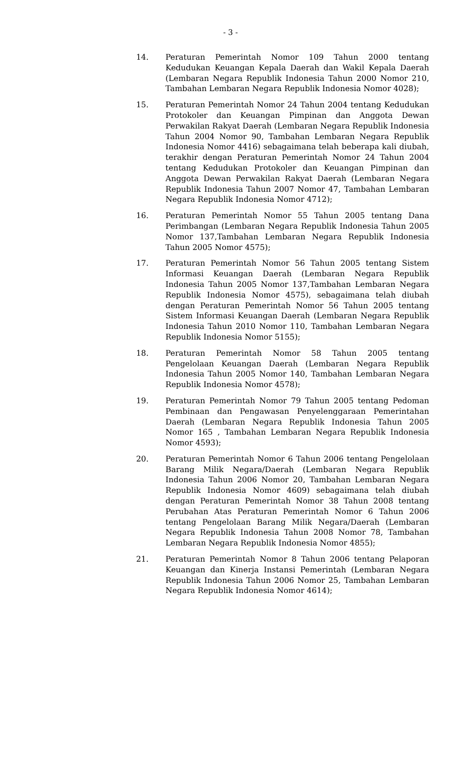- 3 -
14. Peraturan Pemerintah Nomor 109 Tahun 2000 tentang Kedudukan Keuangan Kepala Daerah dan Wakil Kepala Daerah (Lembaran Negara Republik Indonesia Tahun 2000 Nomor 210, Tambahan Lembaran Negara Republik Indonesia Nomor 4028);
15. Peraturan Pemerintah Nomor 24 Tahun 2004 tentang Kedudukan Protokoler dan Keuangan Pimpinan dan Anggota Dewan Perwakilan Rakyat Daerah (Lembaran Negara Republik Indonesia Tahun 2004 Nomor 90, Tambahan Lembaran Negara Republik Indonesia Nomor 4416) sebagaimana telah beberapa kali diubah, terakhir dengan Peraturan Pemerintah Nomor 24 Tahun 2004 tentang Kedudukan Protokoler dan Keuangan Pimpinan dan Anggota Dewan Perwakilan Rakyat Daerah (Lembaran Negara Republik Indonesia Tahun 2007 Nomor 47, Tambahan Lembaran Negara Republik Indonesia Nomor 4712);
16. Peraturan Pemerintah Nomor 55 Tahun 2005 tentang Dana Perimbangan (Lembaran Negara Republik Indonesia Tahun 2005 Nomor 137,Tambahan Lembaran Negara Republik Indonesia Tahun 2005 Nomor 4575);
17. Peraturan Pemerintah Nomor 56 Tahun 2005 tentang Sistem Informasi Keuangan Daerah (Lembaran Negara Republik Indonesia Tahun 2005 Nomor 137,Tambahan Lembaran Negara Republik Indonesia Nomor 4575), sebagaimana telah diubah dengan Peraturan Pemerintah Nomor 56 Tahun 2005 tentang Sistem Informasi Keuangan Daerah (Lembaran Negara Republik Indonesia Tahun 2010 Nomor 110, Tambahan Lembaran Negara Republik Indonesia Nomor 5155);
18. Peraturan Pemerintah Nomor 58 Tahun 2005 tentang Pengelolaan Keuangan Daerah (Lembaran Negara Republik Indonesia Tahun 2005 Nomor 140, Tambahan Lembaran Negara Republik Indonesia Nomor 4578);
19. Peraturan Pemerintah Nomor 79 Tahun 2005 tentang Pedoman Pembinaan dan Pengawasan Penyelenggaraan Pemerintahan Daerah (Lembaran Negara Republik Indonesia Tahun 2005 Nomor 165 , Tambahan Lembaran Negara Republik Indonesia Nomor 4593);
20. Peraturan Pemerintah Nomor 6 Tahun 2006 tentang Pengelolaan Barang Milik Negara/Daerah (Lembaran Negara Republik Indonesia Tahun 2006 Nomor 20, Tambahan Lembaran Negara Republik Indonesia Nomor 4609) sebagaimana telah diubah dengan Peraturan Pemerintah Nomor 38 Tahun 2008 tentang Perubahan Atas Peraturan Pemerintah Nomor 6 Tahun 2006 tentang Pengelolaan Barang Milik Negara/Daerah (Lembaran Negara Republik Indonesia Tahun 2008 Nomor 78, Tambahan Lembaran Negara Republik Indonesia Nomor 4855);
21. Peraturan Pemerintah Nomor 8 Tahun 2006 tentang Pelaporan Keuangan dan Kinerja Instansi Pemerintah (Lembaran Negara Republik Indonesia Tahun 2006 Nomor 25, Tambahan Lembaran Negara Republik Indonesia Nomor 4614);